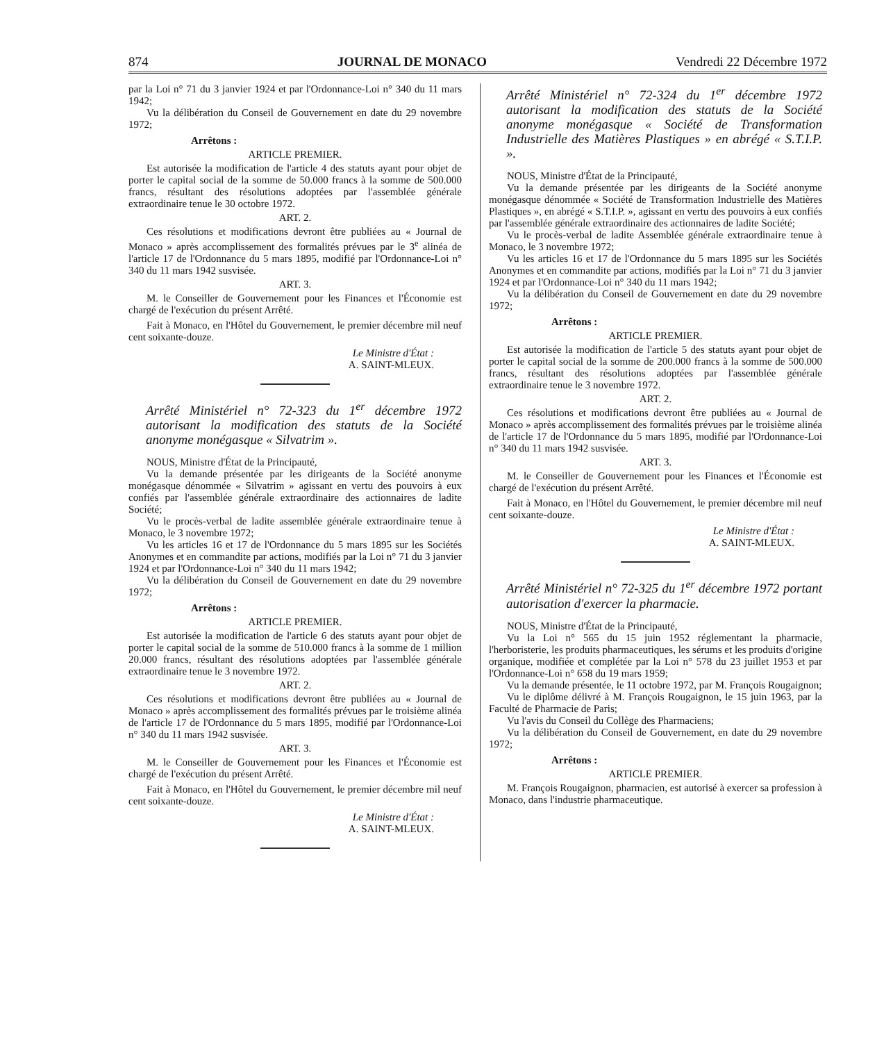874 JOURNAL DE MONACO Vendredi 22 Décembre 1972
par la Loi n° 71 du 3 janvier 1924 et par l'Ordonnance-Loi n° 340 du 11 mars 1942;
Vu la délibération du Conseil de Gouvernement en date du 29 novembre 1972;
Arrêtons :
ARTICLE PREMIER.
Est autorisée la modification de l'article 4 des statuts ayant pour objet de porter le capital social de la somme de 50.000 francs à la somme de 500.000 francs, résultant des résolutions adoptées par l'assemblée générale extraordinaire tenue le 30 octobre 1972.
ART. 2.
Ces résolutions et modifications devront être publiées au « Journal de Monaco » après accomplissement des formalités prévues par le 3<sup>e</sup> alinéa de l'article 17 de l'Ordonnance du 5 mars 1895, modifié par l'Ordonnance-Loi n° 340 du 11 mars 1942 susvisée.
ART. 3.
M. le Conseiller de Gouvernement pour les Finances et l'Économie est chargé de l'exécution du présent Arrêté.
Fait à Monaco, en l'Hôtel du Gouvernement, le premier décembre mil neuf cent soixante-douze.
Le Ministre d'État :
A. SAINT-MLEUX.
Arrêté Ministériel n° 72-323 du 1<sup>er</sup> décembre 1972 autorisant la modification des statuts de la Société anonyme monégasque « Silvatrim ».
NOUS, Ministre d'État de la Principauté,
Vu la demande présentée par les dirigeants de la Société anonyme monégasque dénommée « Silvatrim » agissant en vertu des pouvoirs à eux confiés par l'assemblée générale extraordinaire des actionnaires de ladite Société;
Vu le procès-verbal de ladite assemblée générale extraordinaire tenue à Monaco, le 3 novembre 1972;
Vu les articles 16 et 17 de l'Ordonnance du 5 mars 1895 sur les Sociétés Anonymes et en commandite par actions, modifiés par la Loi n° 71 du 3 janvier 1924 et par l'Ordonnance-Loi n° 340 du 11 mars 1942;
Vu la délibération du Conseil de Gouvernement en date du 29 novembre 1972;
Arrêtons :
ARTICLE PREMIER.
Est autorisée la modification de l'article 6 des statuts ayant pour objet de porter le capital social de la somme de 510.000 francs à la somme de 1 million 20.000 francs, résultant des résolutions adoptées par l'assemblée générale extraordinaire tenue le 3 novembre 1972.
ART. 2.
Ces résolutions et modifications devront être publiées au « Journal de Monaco » après accomplissement des formalités prévues par le troisième alinéa de l'article 17 de l'Ordonnance du 5 mars 1895, modifié par l'Ordonnance-Loi n° 340 du 11 mars 1942 susvisée.
ART. 3.
M. le Conseiller de Gouvernement pour les Finances et l'Économie est chargé de l'exécution du présent Arrêté.
Fait à Monaco, en l'Hôtel du Gouvernement, le premier décembre mil neuf cent soixante-douze.
Le Ministre d'État :
A. SAINT-MLEUX.
Arrêté Ministériel n° 72-324 du 1<sup>er</sup> décembre 1972 autorisant la modification des statuts de la Société anonyme monégasque « Société de Transformation Industrielle des Matières Plastiques » en abrégé « S.T.I.P. ».
NOUS, Ministre d'État de la Principauté,
Vu la demande présentée par les dirigeants de la Société anonyme monégasque dénommée « Société de Transformation Industrielle des Matières Plastiques », en abrégé « S.T.I.P. », agissant en vertu des pouvoirs à eux confiés par l'assemblée générale extraordinaire des actionnaires de ladite Société;
Vu le procès-verbal de ladite Assemblée générale extraordinaire tenue à Monaco, le 3 novembre 1972;
Vu les articles 16 et 17 de l'Ordonnance du 5 mars 1895 sur les Sociétés Anonymes et en commandite par actions, modifiés par la Loi n° 71 du 3 janvier 1924 et par l'Ordonnance-Loi n° 340 du 11 mars 1942;
Vu la délibération du Conseil de Gouvernement en date du 29 novembre 1972;
Arrêtons :
ARTICLE PREMIER.
Est autorisée la modification de l'article 5 des statuts ayant pour objet de porter le capital social de la somme de 200.000 francs à la somme de 500.000 francs, résultant des résolutions adoptées par l'assemblée générale extraordinaire tenue le 3 novembre 1972.
ART. 2.
Ces résolutions et modifications devront être publiées au « Journal de Monaco » après accomplissement des formalités prévues par le troisième alinéa de l'article 17 de l'Ordonnance du 5 mars 1895, modifié par l'Ordonnance-Loi n° 340 du 11 mars 1942 susvisée.
ART. 3.
M. le Conseiller de Gouvernement pour les Finances et l'Économie est chargé de l'exécution du présent Arrêté.
Fait à Monaco, en l'Hôtel du Gouvernement, le premier décembre mil neuf cent soixante-douze.
Le Ministre d'État :
A. SAINT-MLEUX.
Arrêté Ministériel n° 72-325 du 1<sup>er</sup> décembre 1972 portant autorisation d'exercer la pharmacie.
NOUS, Ministre d'État de la Principauté,
Vu la Loi n° 565 du 15 juin 1952 réglementant la pharmacie, l'herboristerie, les produits pharmaceutiques, les sérums et les produits d'origine organique, modifiée et complétée par la Loi n° 578 du 23 juillet 1953 et par l'Ordonnance-Loi n° 658 du 19 mars 1959;
Vu la demande présentée, le 11 octobre 1972, par M. François Rougaignon;
Vu le diplôme délivré à M. François Rougaignon, le 15 juin 1963, par la Faculté de Pharmacie de Paris;
Vu l'avis du Conseil du Collège des Pharmaciens;
Vu la délibération du Conseil de Gouvernement, en date du 29 novembre 1972;
Arrêtons :
ARTICLE PREMIER.
M. François Rougaignon, pharmacien, est autorisé à exercer sa profession à Monaco, dans l'industrie pharmaceutique.